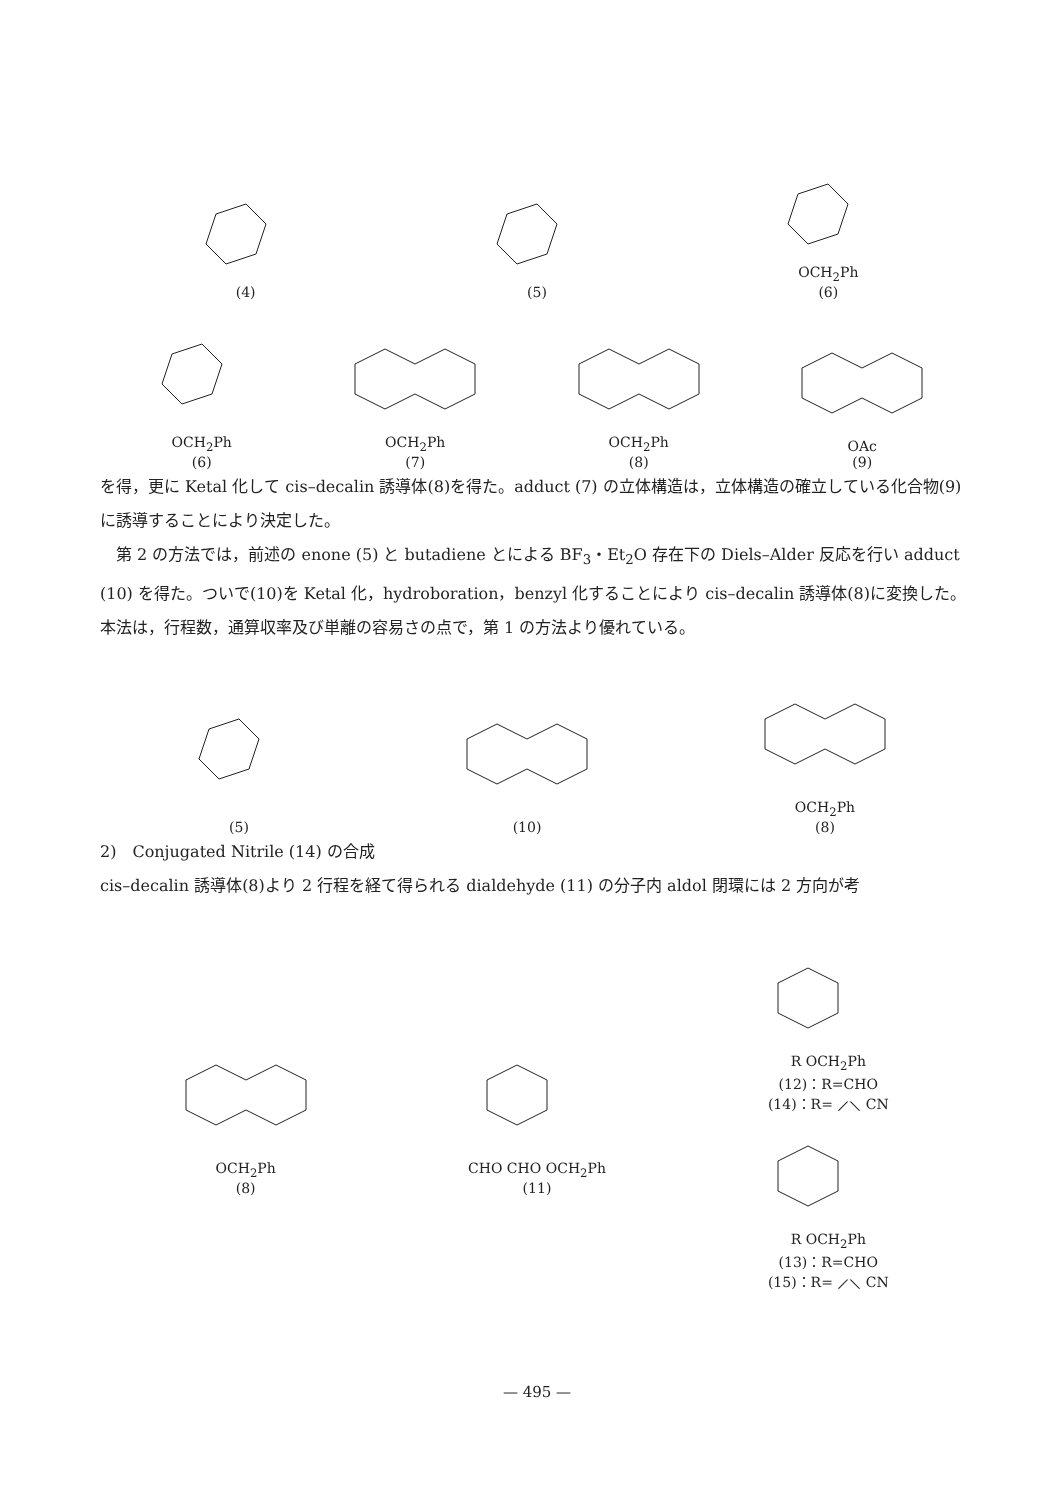(4)
(5)
OCH<sub>2</sub>Ph
(6)
OCH<sub>2</sub>Ph
(6)
OCH<sub>2</sub>Ph
(7)
OCH<sub>2</sub>Ph
(8)
OAc
(9)
を得，更に Ketal 化して cis–decalin 誘導体(8)を得た。adduct (7) の立体構造は，立体構造の確立している化合物(9)に誘導することにより決定した。
　第 2 の方法では，前述の enone (5) と butadiene とによる BF<sub>3</sub>・Et<sub>2</sub>O 存在下の Diels–Alder 反応を行い adduct (10) を得た。ついで(10)を Ketal 化，hydroboration，benzyl 化することにより cis–decalin 誘導体(8)に変換した。本法は，行程数，通算収率及び単離の容易さの点で，第 1 の方法より優れている。
(5)
(10)
OCH<sub>2</sub>Ph
(8)
2)　Conjugated Nitrile (14) の合成
cis–decalin 誘導体(8)より 2 行程を経て得られる dialdehyde (11) の分子内 aldol 閉環には 2 方向が考
OCH<sub>2</sub>Ph
(8)
CHO CHO OCH<sub>2</sub>Ph
(11)
R OCH<sub>2</sub>Ph
(12)：R=CHO
(14)：R= ⟋⟍ CN
R OCH<sub>2</sub>Ph
(13)：R=CHO
(15)：R= ⟋⟍ CN
— 495 —